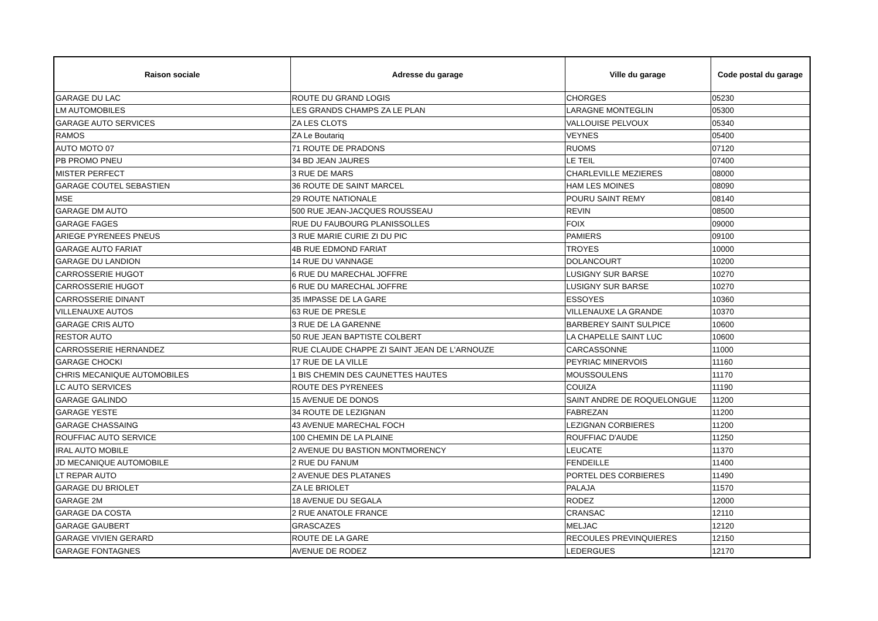| Raison sociale | Adresse du garage | Ville du garage | Code postal du garage |
| --- | --- | --- | --- |
| GARAGE DU LAC | ROUTE DU GRAND LOGIS | CHORGES | 05230 |
| LM AUTOMOBILES | LES GRANDS CHAMPS ZA LE PLAN | LARAGNE MONTEGLIN | 05300 |
| GARAGE AUTO SERVICES | ZA LES CLOTS | VALLOUISE PELVOUX | 05340 |
| RAMOS | ZA Le Boutariq | VEYNES | 05400 |
| AUTO MOTO 07 | 71 ROUTE DE PRADONS | RUOMS | 07120 |
| PB PROMO PNEU | 34 BD JEAN JAURES | LE TEIL | 07400 |
| MISTER PERFECT | 3 RUE DE MARS | CHARLEVILLE MEZIERES | 08000 |
| GARAGE COUTEL SEBASTIEN | 36 ROUTE DE SAINT MARCEL | HAM LES MOINES | 08090 |
| MSE | 29 ROUTE NATIONALE | POURU SAINT REMY | 08140 |
| GARAGE DM AUTO | 500 RUE JEAN-JACQUES ROUSSEAU | REVIN | 08500 |
| GARAGE FAGES | RUE DU FAUBOURG PLANISSOLLES | FOIX | 09000 |
| ARIEGE PYRENEES PNEUS | 3 RUE MARIE CURIE ZI DU PIC | PAMIERS | 09100 |
| GARAGE AUTO FARIAT | 4B RUE EDMOND FARIAT | TROYES | 10000 |
| GARAGE DU LANDION | 14 RUE DU VANNAGE | DOLANCOURT | 10200 |
| CARROSSERIE HUGOT | 6 RUE DU MARECHAL JOFFRE | LUSIGNY SUR BARSE | 10270 |
| CARROSSERIE HUGOT | 6 RUE DU MARECHAL JOFFRE | LUSIGNY SUR BARSE | 10270 |
| CARROSSERIE DINANT | 35 IMPASSE DE LA GARE | ESSOYES | 10360 |
| VILLENAUXE AUTOS | 63 RUE DE PRESLE | VILLENAUXE LA GRANDE | 10370 |
| GARAGE CRIS AUTO | 3 RUE DE LA GARENNE | BARBEREY SAINT SULPICE | 10600 |
| RESTOR AUTO | 50 RUE JEAN BAPTISTE COLBERT | LA CHAPELLE SAINT LUC | 10600 |
| CARROSSERIE HERNANDEZ | RUE CLAUDE CHAPPE ZI SAINT JEAN DE L'ARNOUZE | CARCASSONNE | 11000 |
| GARAGE CHOCKI | 17 RUE DE LA VILLE | PEYRIAC MINERVOIS | 11160 |
| CHRIS MECANIQUE AUTOMOBILES | 1 BIS CHEMIN DES CAUNETTES HAUTES | MOUSSOULENS | 11170 |
| LC AUTO SERVICES | ROUTE DES PYRENEES | COUIZA | 11190 |
| GARAGE GALINDO | 15 AVENUE DE DONOS | SAINT ANDRE DE ROQUELONGUE | 11200 |
| GARAGE YESTE | 34 ROUTE DE LEZIGNAN | FABREZAN | 11200 |
| GARAGE CHASSAING | 43 AVENUE MARECHAL FOCH | LEZIGNAN CORBIERES | 11200 |
| ROUFFIAC AUTO SERVICE | 100 CHEMIN DE LA PLAINE | ROUFFIAC D'AUDE | 11250 |
| IRAL AUTO MOBILE | 2 AVENUE DU BASTION MONTMORENCY | LEUCATE | 11370 |
| JD MECANIQUE AUTOMOBILE | 2 RUE DU FANUM | FENDEILLE | 11400 |
| LT REPAR AUTO | 2 AVENUE DES PLATANES | PORTEL DES CORBIERES | 11490 |
| GARAGE DU BRIOLET | ZA LE BRIOLET | PALAJA | 11570 |
| GARAGE 2M | 18 AVENUE DU SEGALA | RODEZ | 12000 |
| GARAGE DA COSTA | 2 RUE ANATOLE FRANCE | CRANSAC | 12110 |
| GARAGE GAUBERT | GRASCAZES | MELJAC | 12120 |
| GARAGE VIVIEN GERARD | ROUTE DE LA GARE | RECOULES PREVINQUIERES | 12150 |
| GARAGE FONTAGNES | AVENUE DE RODEZ | LEDERGUES | 12170 |